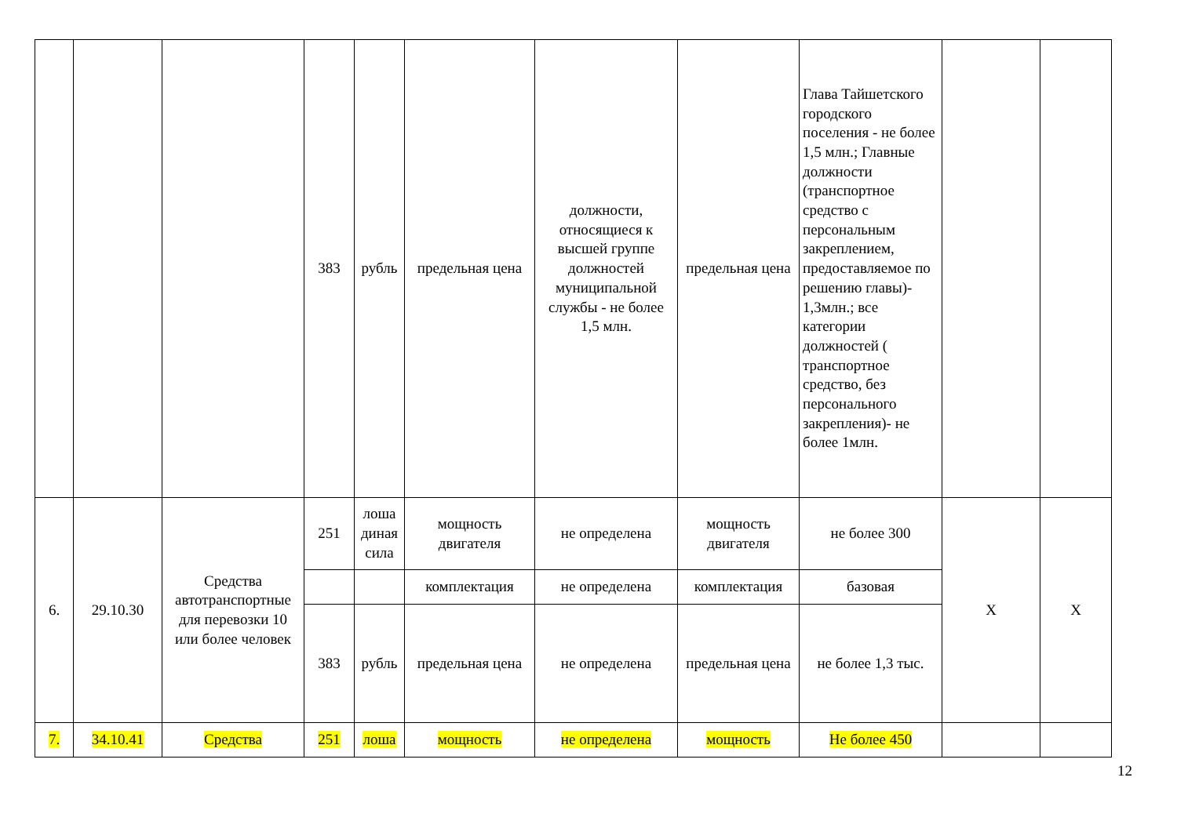| | | | 383 | рубль | предельная цена | должности, относящиеся к высшей группе должностей муниципальной службы - не более 1,5 млн. | предельная цена | Глава Тайшетского городского поселения - не более 1,5 млн.; Главные должности (транспортное средство с персональным закреплением, предоставляемое по решению главы)- 1,3млн.; все категории должностей ( транспортное средство, без персонального закрепления)- не более 1млн. | | |
| 6. | 29.10.30 | Средства автотранспортные для перевозки 10 или более человек | 251 | лоша диная сила | мощность двигателя | не определена | мощность двигателя | не более 300 | Х | Х |
| | | | | | комплектация | не определена | комплектация | базовая | | |
| | | | 383 | рубль | предельная цена | не определена | предельная цена | не более 1,3 тыс. | | |
| 7. | 34.10.41 | Средства | 251 | лоша | мощность | не определена | мощность | Не более 450 | | |
12